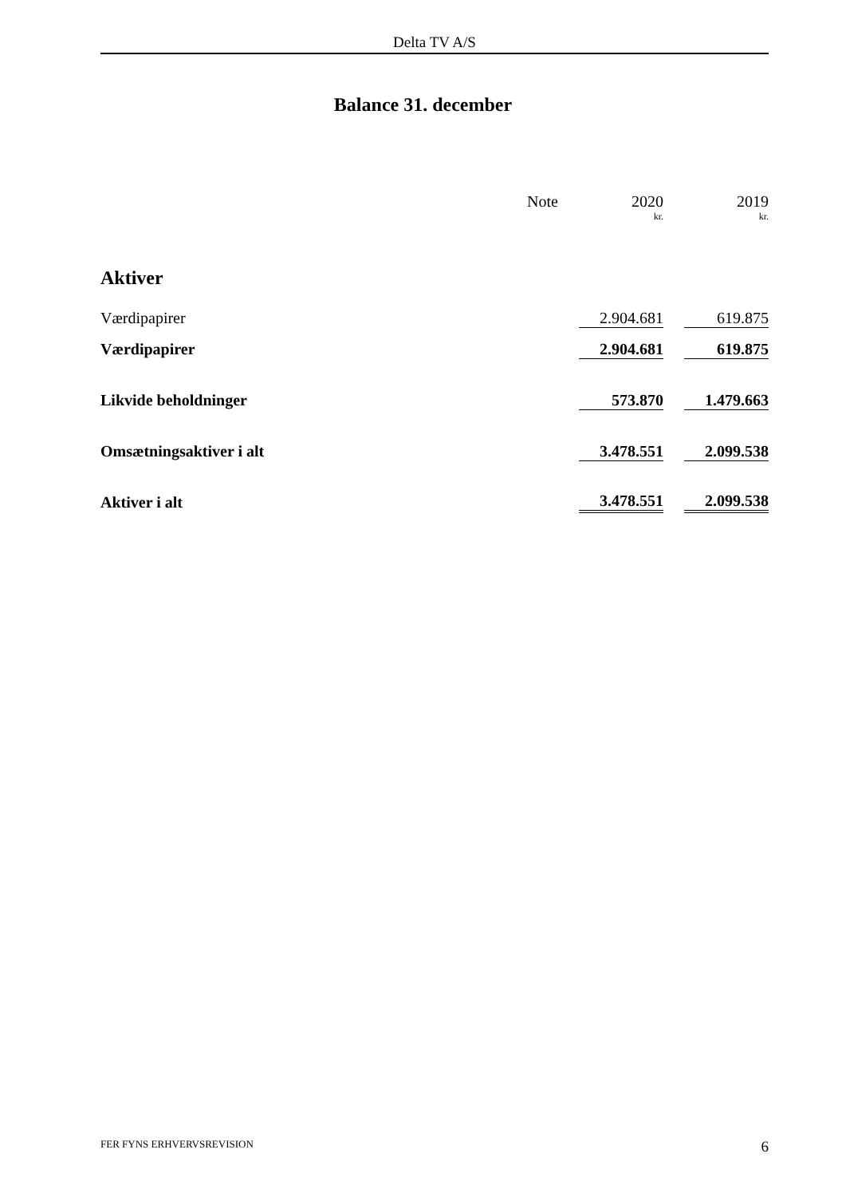Delta TV A/S
Balance 31. december
| | Note | | 2020 | | 2019 |
| | | | kr. | | kr. |
| Aktiver | | | | | |
| Værdipapirer | | | 2.904.681 | | 619.875 |
| Værdipapirer | | | 2.904.681 | | 619.875 |
| Likvide beholdninger | | | 573.870 | | 1.479.663 |
| Omsætningsaktiver i alt | | | 3.478.551 | | 2.099.538 |
| Aktiver i alt | | | 3.478.551 | | 2.099.538 |
FER FYNS ERHVERVSREVISION 6